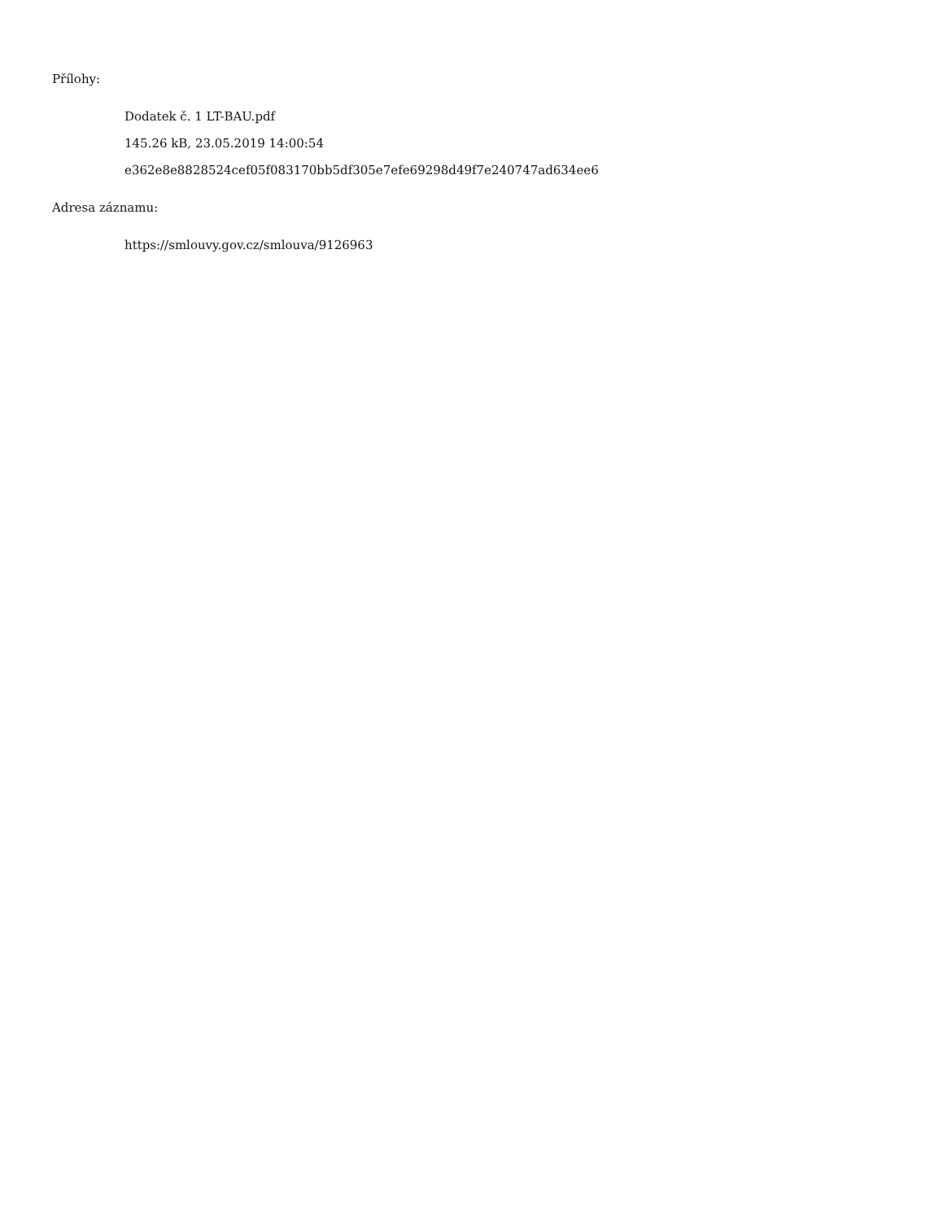Přílohy:
Dodatek č. 1 LT-BAU.pdf
145.26 kB, 23.05.2019 14:00:54
e362e8e8828524cef05f083170bb5df305e7efe69298d49f7e240747ad634ee6
Adresa záznamu:
https://smlouvy.gov.cz/smlouva/9126963